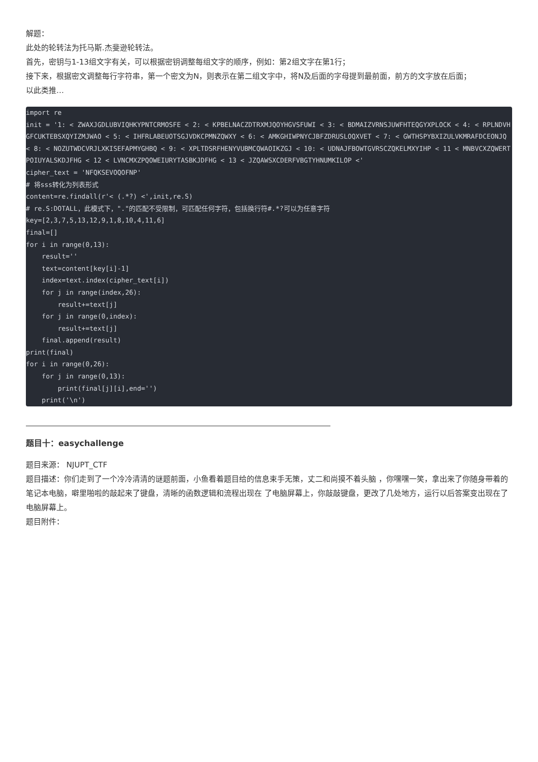解题：
此处的轮转法为托马斯.杰斐逊轮转法。
首先，密钥与1-13组文字有关，可以根据密钥调整每组文字的顺序，例如：第2组文字在第1行；
接下来，根据密文调整每行字符串，第一个密文为N，则表示在第二组文字中，将N及后面的字母提到最前面，前方的文字放在后面；
以此类推…
import re
init = '1: < ZWAXJGDLUBVIQHKYPNTCRMOSFE < 2: < KPBELNACZDTRXMJQOYHGVSFUWI < 3: < BDMAIZVRNSJUWFHTEQGYXPLOCK < 4: < RPLNDVHGFCUKTEBSXQYIZMJWAO < 5: < IHFRLABEUOTSGJVDKCPMNZQWXY < 6: < AMKGHIWPNYCJBFZDRUSLOQXVET < 7: < GWTHSPYBXIZULVKMRAFDCEONJQ < 8: < NOZUTWDCVRJLXKISEFAPMYGHBQ < 9: < XPLTDSRFHENYVUBMCQWAOIKZGJ < 10: < UDNAJFBOWTGVRSCZQKELMXYIHP < 11 < MNBVCXZQWERTPOIUYALSKDJFHG < 12 < LVNCMXZPQOWEIURYTASBKJDFHG < 13 < JZQAWSXCDERFVBGTYHNUMKILOP <'
cipher_text = 'NFQKSEVOQOFNP'
# 将sss转化为列表形式
content=re.findall(r'< (.*?) <',init,re.S)
# re.S:DOTALL，此模式下，"."的匹配不受限制，可匹配任何字符，包括换行符#.*?可以为任意字符
key=[2,3,7,5,13,12,9,1,8,10,4,11,6]
final=[]
for i in range(0,13):
    result=''
    text=content[key[i]-1]
    index=text.index(cipher_text[i])
    for j in range(index,26):
        result+=text[j]
    for j in range(0,index):
        result+=text[j]
    final.append(result)
print(final)
for i in range(0,26):
    for j in range(0,13):
        print(final[j][i],end='')
    print('\n')
题目十：easychallenge
题目来源： NJUPT_CTF
题目描述：你们走到了一个冷冷清清的谜题前面，小鱼看着题目给的信息束手无策，丈二和尚摸不着头脑 ，你嘿嘿一笑，拿出来了你随身带着的笔记本电脑，噼里啪啦的敲起来了键盘，清晰的函数逻辑和流程出现在 了电脑屏幕上，你敲敲键盘，更改了几处地方，运行以后答案变出现在了电脑屏幕上。
题目附件：